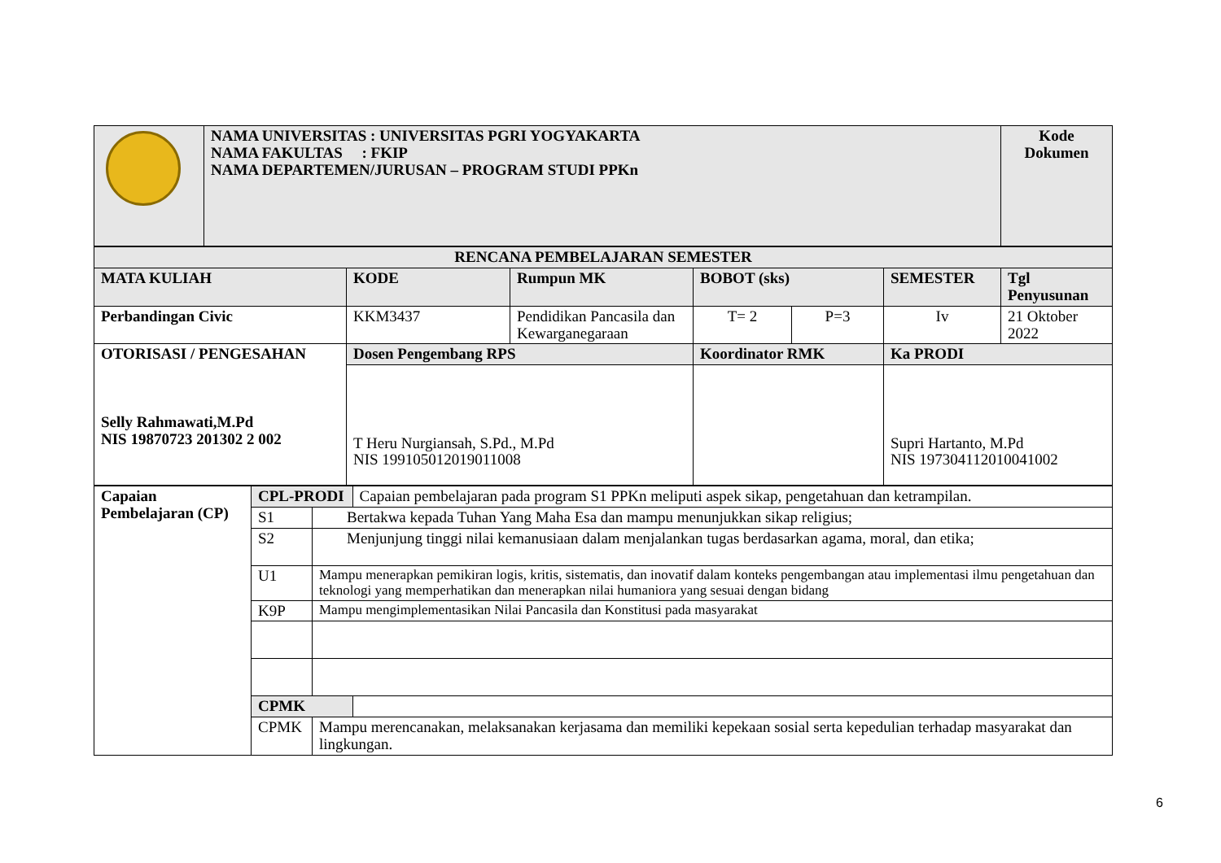| | NAMA UNIVERSITAS : UNIVERSITAS PGRI YOGYAKARTA NAMA FAKULTAS : FKIP NAMA DEPARTEMEN/JURUSAN – PROGRAM STUDI PPKn | Kode Dokumen |
| RENCANA PEMBELAJARAN SEMESTER | | | | | | |
| --- | --- | --- | --- | --- | --- | --- |
| MATA KULIAH | KODE | Rumpun MK | BOBOT (sks) | | SEMESTER | Tgl Penyusunan |
| Perbandingan Civic | KKM3437 | Pendidikan Pancasila dan Kewarganegaraan | T= 2 | P=3 | Iv | 21 Oktober 2022 |
| OTORISASI / PENGESAHAN Selly Rahmawati,M.Pd NIS 19870723 201302 2 002 | Dosen Pengembang RPS | | Koordinator RMK | | Ka PRODI | |
| | T Heru Nurgiansah, S.Pd., M.Pd NIS 199105012019011008 | | | | Supri Hartanto, M.Pd NIS 197304112010041002 | |
| Capaian Pembelajaran (CP) | CPL-PRODI | | Capaian pembelajaran pada program S1 PPKn meliputi aspek sikap, pengetahuan dan ketrampilan. | |
| | S1 | Bertakwa kepada Tuhan Yang Maha Esa dan mampu menunjukkan sikap religius; | | |
| | S2 | Menjunjung tinggi nilai kemanusiaan dalam menjalankan tugas berdasarkan agama, moral, dan etika; | | |
| | U1 | Mampu menerapkan pemikiran logis, kritis, sistematis, dan inovatif dalam konteks pengembangan atau implementasi ilmu pengetahuan dan teknologi yang memperhatikan dan menerapkan nilai humaniora yang sesuai dengan bidang | | |
| | K9P | Mampu mengimplementasikan Nilai Pancasila dan Konstitusi pada masyarakat | | |
| | CPMK | | | |
| | CPMK | Mampu merencanakan, melaksanakan kerjasama dan memiliki kepekaan sosial serta kepedulian terhadap masyarakat dan lingkungan. | | |
6